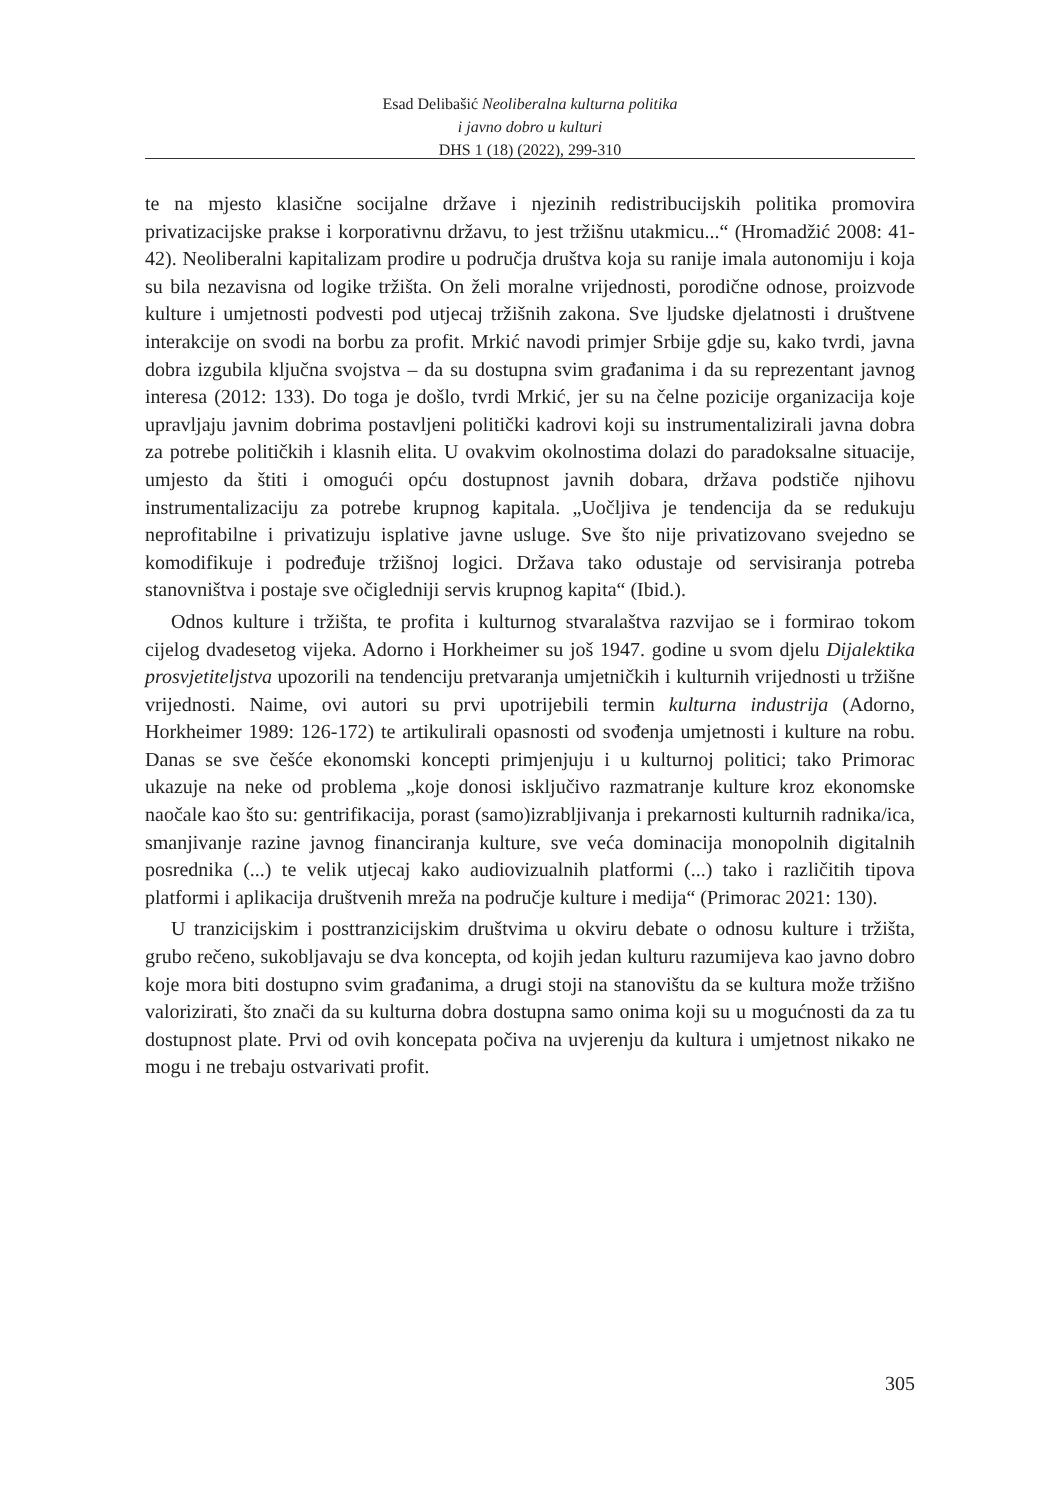Esad Delibašić Neoliberalna kulturna politika
i javno dobro u kulturi
DHS 1 (18) (2022), 299-310
te na mjesto klasične socijalne države i njezinih redistribucijskih politika promovira privatizacijske prakse i korporativnu državu, to jest tržišnu utakmicu...“ (Hromadžić 2008: 41-42). Neoliberalni kapitalizam prodire u područja društva koja su ranije imala autonomiju i koja su bila nezavisna od logike tržišta. On želi moralne vrijednosti, porodične odnose, proizvode kulture i umjetnosti podvesti pod utjecaj tržišnih zakona. Sve ljudske djelatnosti i društvene interakcije on svodi na borbu za profit. Mrkić navodi primjer Srbije gdje su, kako tvrdi, javna dobra izgubila ključna svojstva – da su dostupna svim građanima i da su reprezentant javnog interesa (2012: 133). Do toga je došlo, tvrdi Mrkić, jer su na čelne pozicije organizacija koje upravljaju javnim dobrima postavljeni politički kadrovi koji su instrumentalizirali javna dobra za potrebe političkih i klasnih elita. U ovakvim okolnostima dolazi do paradoksalne situacije, umjesto da štiti i omogući opću dostupnost javnih dobara, država podstiče njihovu instrumentalizaciju za potrebe krupnog kapitala. „Uočljiva je tendencija da se redukuju neprofitabilne i privatizuju isplative javne usluge. Sve što nije privatizovano svejedno se komodifikuje i podređuje tržišnoj logici. Država tako odustaje od servisiranja potreba stanovništva i postaje sve očigledniji servis krupnog kapita“ (Ibid.).
Odnos kulture i tržišta, te profita i kulturnog stvaralaštva razvijao se i formirao tokom cijelog dvadesetog vijeka. Adorno i Horkheimer su još 1947. godine u svom djelu Dijalektika prosvjetiteljstva upozorili na tendenciju pretvaranja umjetničkih i kulturnih vrijednosti u tržišne vrijednosti. Naime, ovi autori su prvi upotrijebili termin kulturna industrija (Adorno, Horkheimer 1989: 126-172) te artikulirali opasnosti od svođenja umjetnosti i kulture na robu. Danas se sve češće ekonomski koncepti primjenjuju i u kulturnoj politici; tako Primorac ukazuje na neke od problema „koje donosi isključivo razmatranje kulture kroz ekonomske naočale kao što su: gentrifikacija, porast (samo)izrabljivanja i prekarnosti kulturnih radnika/ica, smanjivanje razine javnog financiranja kulture, sve veća dominacija monopolnih digitalnih posrednika (...) te velik utjecaj kako audiovizualnih platformi (...) tako i različitih tipova platformi i aplikacija društvenih mreža na područje kulture i medija“ (Primorac 2021: 130).
U tranzicijskim i posttranzicijskim društvima u okviru debate o odnosu kulture i tržišta, grubo rečeno, sukobljavaju se dva koncepta, od kojih jedan kulturu razumijeva kao javno dobro koje mora biti dostupno svim građanima, a drugi stoji na stanovištu da se kultura može tržišno valorizirati, što znači da su kulturna dobra dostupna samo onima koji su u mogućnosti da za tu dostupnost plate. Prvi od ovih koncepata počiva na uvjerenju da kultura i umjetnost nikako ne mogu i ne trebaju ostvarivati profit.
305